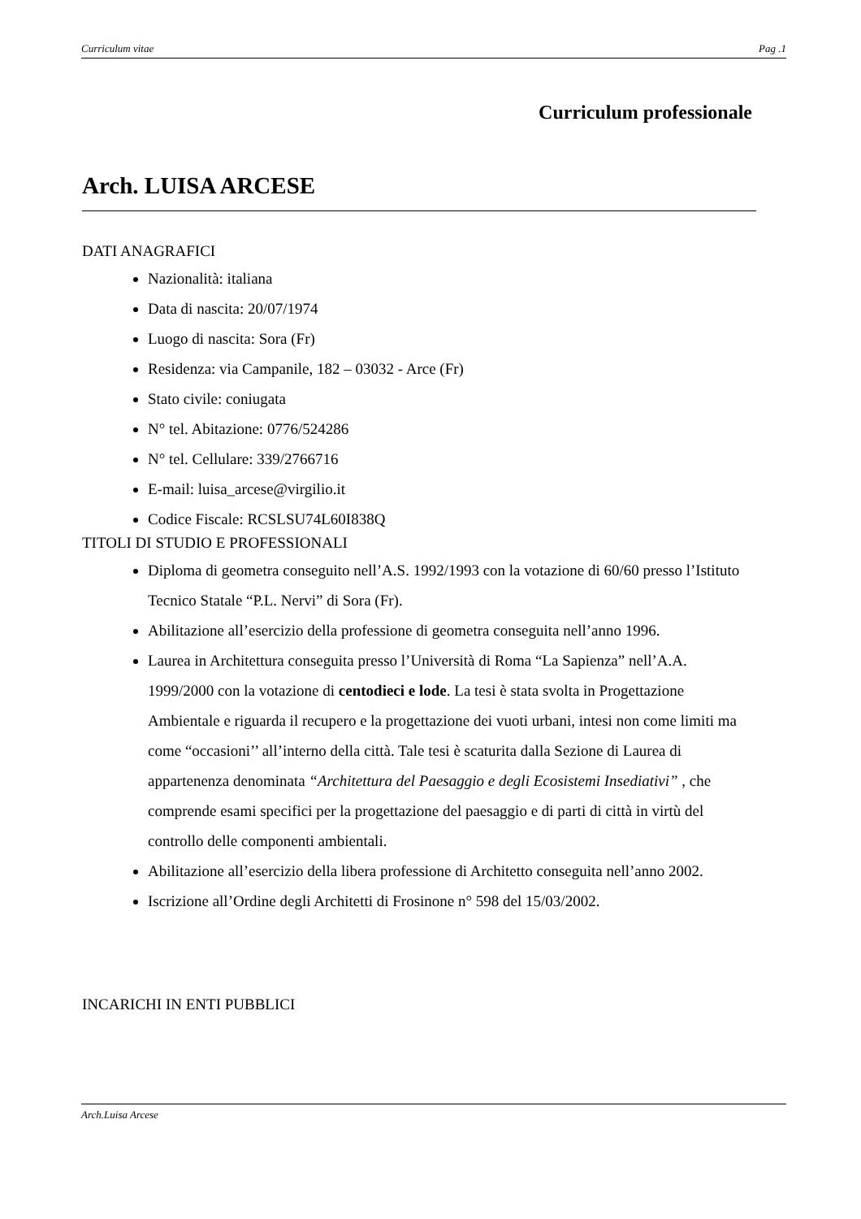Curriculum vitae Pag .1
Curriculum professionale
Arch. LUISA ARCESE
DATI ANAGRAFICI
Nazionalità: italiana
Data di nascita: 20/07/1974
Luogo di nascita: Sora (Fr)
Residenza: via Campanile, 182 – 03032 - Arce (Fr)
Stato civile: coniugata
N° tel. Abitazione: 0776/524286
N° tel. Cellulare: 339/2766716
E-mail: luisa_arcese@virgilio.it
Codice Fiscale: RCSLSU74L60I838Q
TITOLI DI STUDIO E PROFESSIONALI
Diploma di geometra conseguito nell’A.S. 1992/1993 con la votazione di 60/60 presso l’Istituto Tecnico Statale “P.L. Nervi” di Sora (Fr).
Abilitazione all’esercizio della professione di geometra conseguita nell’anno 1996.
Laurea in Architettura conseguita presso l’Università di Roma “La Sapienza” nell’A.A. 1999/2000 con la votazione di centodieci e lode. La tesi è stata svolta in Progettazione Ambientale e riguarda il recupero e la progettazione dei vuoti urbani, intesi non come limiti ma come “occasioni’’ all’interno della città. Tale tesi è scaturita dalla Sezione di Laurea di appartenenza denominata “Architettura del Paesaggio e degli Ecosistemi Insediativi” , che comprende esami specifici per la progettazione del paesaggio e di parti di città in virtù del controllo delle componenti ambientali.
Abilitazione all’esercizio della libera professione di Architetto conseguita nell’anno 2002.
Iscrizione all’Ordine degli Architetti di Frosinone n° 598 del 15/03/2002.
INCARICHI IN ENTI PUBBLICI
Arch.Luisa Arcese